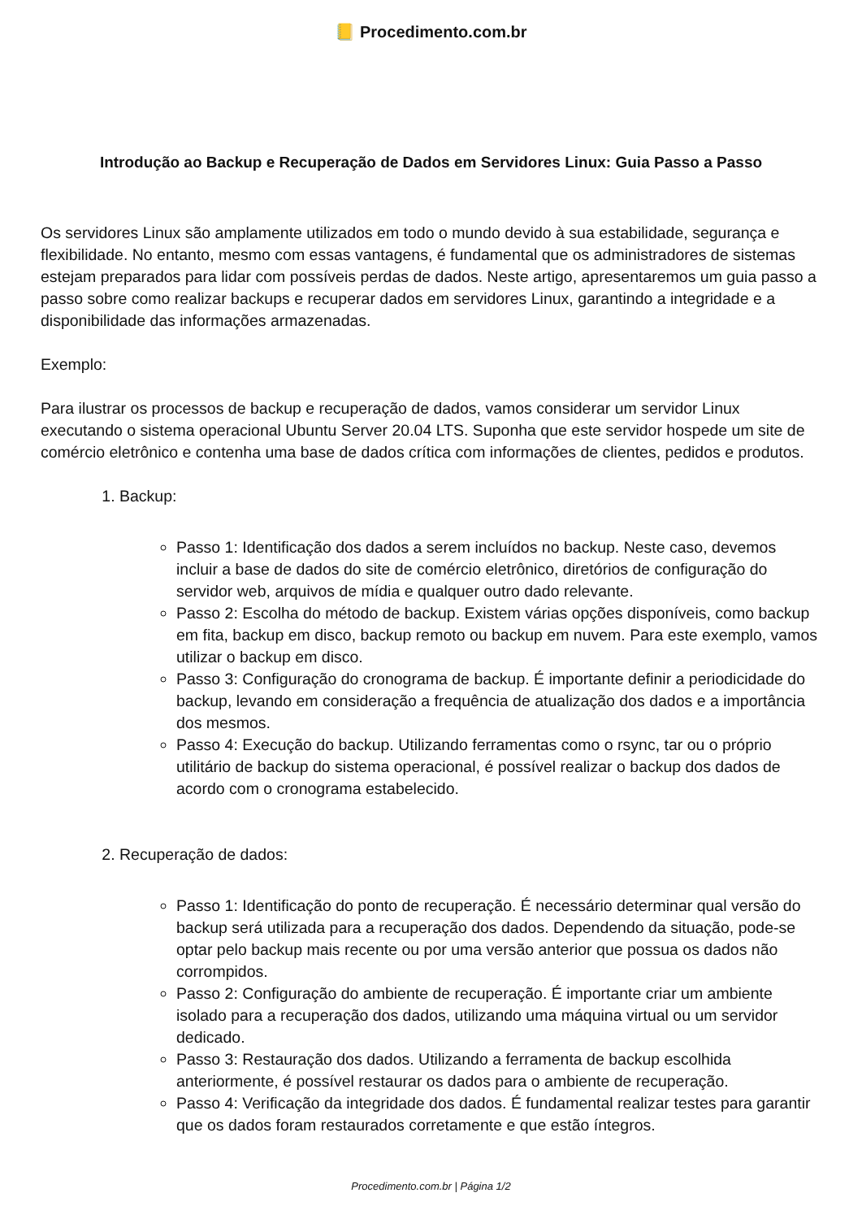📒 Procedimento.com.br
Introdução ao Backup e Recuperação de Dados em Servidores Linux: Guia Passo a Passo
Os servidores Linux são amplamente utilizados em todo o mundo devido à sua estabilidade, segurança e flexibilidade. No entanto, mesmo com essas vantagens, é fundamental que os administradores de sistemas estejam preparados para lidar com possíveis perdas de dados. Neste artigo, apresentaremos um guia passo a passo sobre como realizar backups e recuperar dados em servidores Linux, garantindo a integridade e a disponibilidade das informações armazenadas.
Exemplo:
Para ilustrar os processos de backup e recuperação de dados, vamos considerar um servidor Linux executando o sistema operacional Ubuntu Server 20.04 LTS. Suponha que este servidor hospede um site de comércio eletrônico e contenha uma base de dados crítica com informações de clientes, pedidos e produtos.
1. Backup:
Passo 1: Identificação dos dados a serem incluídos no backup. Neste caso, devemos incluir a base de dados do site de comércio eletrônico, diretórios de configuração do servidor web, arquivos de mídia e qualquer outro dado relevante.
Passo 2: Escolha do método de backup. Existem várias opções disponíveis, como backup em fita, backup em disco, backup remoto ou backup em nuvem. Para este exemplo, vamos utilizar o backup em disco.
Passo 3: Configuração do cronograma de backup. É importante definir a periodicidade do backup, levando em consideração a frequência de atualização dos dados e a importância dos mesmos.
Passo 4: Execução do backup. Utilizando ferramentas como o rsync, tar ou o próprio utilitário de backup do sistema operacional, é possível realizar o backup dos dados de acordo com o cronograma estabelecido.
2. Recuperação de dados:
Passo 1: Identificação do ponto de recuperação. É necessário determinar qual versão do backup será utilizada para a recuperação dos dados. Dependendo da situação, pode-se optar pelo backup mais recente ou por uma versão anterior que possua os dados não corrompidos.
Passo 2: Configuração do ambiente de recuperação. É importante criar um ambiente isolado para a recuperação dos dados, utilizando uma máquina virtual ou um servidor dedicado.
Passo 3: Restauração dos dados. Utilizando a ferramenta de backup escolhida anteriormente, é possível restaurar os dados para o ambiente de recuperação.
Passo 4: Verificação da integridade dos dados. É fundamental realizar testes para garantir que os dados foram restaurados corretamente e que estão íntegros.
Procedimento.com.br | Página 1/2